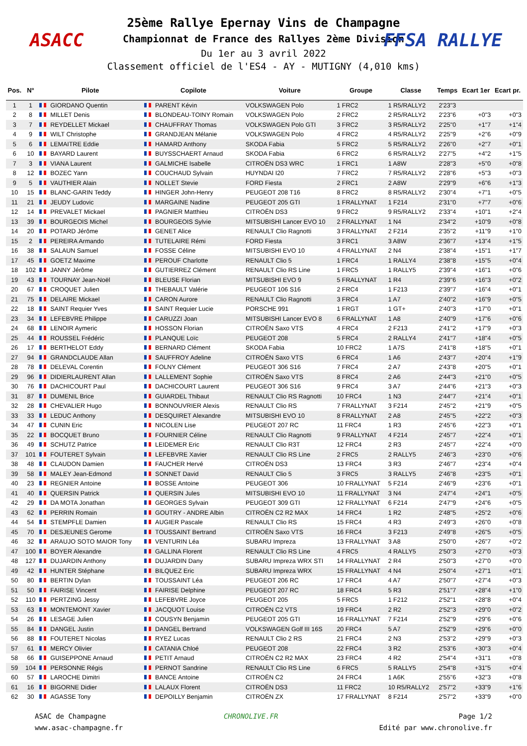ASACC FFSA RALLYE
25ème Rallye Epernay Vins de Champagne
Championnat de France des Rallyes 2ème Division
Du 1er au 3 avril 2022
Classement officiel de l'ES4 - AY - MUTIGNY (4,010 kms)
| Pos. | N° | Pilote | Copilote | Voiture | Groupe | Classe | Temps | Ecart 1er | Ecart pr. |
| --- | --- | --- | --- | --- | --- | --- | --- | --- | --- |
| 1 | 1 | GIORDANO Quentin | PARENT Kévin | VOLKSWAGEN Polo | 1 FRC2 | 1 R5/RALLY2 | 2'23"3 | | |
| 2 | 8 | MILLET Denis | BLONDEAU-TOINY Romain | VOLKSWAGEN Polo | 2 FRC2 | 2 R5/RALLY2 | 2'23"6 | +0"3 | +0"3 |
| 3 | 7 | REYDELLET Mickael | CHAUFFRAY Thomas | VOLKSWAGEN Polo GTI | 3 FRC2 | 3 R5/RALLY2 | 2'25"0 | +1"7 | +1"4 |
| 4 | 9 | WILT Christophe | GRANDJEAN Mélanie | VOLKSWAGEN Polo | 4 FRC2 | 4 R5/RALLY2 | 2'25"9 | +2"6 | +0"9 |
| 5 | 6 | LEMAITRE Eddie | HAMARD Anthony | SKODA Fabia | 5 FRC2 | 5 R5/RALLY2 | 2'26"0 | +2"7 | +0"1 |
| 6 | 10 | BAYARD Laurent | BUYSSCHAERT Arnaud | SKODA Fabia | 6 FRC2 | 6 R5/RALLY2 | 2'27"5 | +4"2 | +1"5 |
| 7 | 3 | VIANA Laurent | GALMICHE Isabelle | CITROËN DS3 WRC | 1 FRC1 | 1 A8W | 2'28"3 | +5"0 | +0"8 |
| 8 | 12 | BOZEC Yann | COUCHAUD Sylvain | HUYNDAI I20 | 7 FRC2 | 7 R5/RALLY2 | 2'28"6 | +5"3 | +0"3 |
| 9 | 5 | VAUTHIER Alain | NOLLET Stevie | FORD Fiesta | 2 FRC1 | 2 A8W | 2'29"9 | +6"6 | +1"3 |
| 10 | 15 | BLANC-GARIN Teddy | HINGER John-Henry | PEUGEOT 208 T16 | 8 FRC2 | 8 R5/RALLY2 | 2'30"4 | +7"1 | +0"5 |
| 11 | 21 | JEUDY Ludovic | MARGAINE Nadine | PEUGEOT 205 GTI | 1 FRALLYNAT | 1 F214 | 2'31"0 | +7"7 | +0"6 |
| 12 | 14 | PREVALET Mickael | PAGNIER Matthieu | CITROËN DS3 | 9 FRC2 | 9 R5/RALLY2 | 2'33"4 | +10"1 | +2"4 |
| 13 | 39 | BOURGEOIS Michel | BOURGEOIS Sylvie | MITSUBISHI Lancer EVO 10 | 2 FRALLYNAT | 1 N4 | 2'34"2 | +10"9 | +0"8 |
| 14 | 20 | POTARD Jérôme | GENET Alice | RENAULT Clio Ragnotti | 3 FRALLYNAT | 2 F214 | 2'35"2 | +11"9 | +1"0 |
| 15 | 2 | PEREIRA Armando | TUTELAIRE Rémi | FORD Fiesta | 3 FRC1 | 3 A8W | 2'36"7 | +13"4 | +1"5 |
| 16 | 38 | SALAUN Samuel | FOSSE Céline | MITSUBISHI EVO 10 | 4 FRALLYNAT | 2 N4 | 2'38"4 | +15"1 | +1"7 |
| 17 | 45 | GOETZ Maxime | PEROUF Charlotte | RENAULT Clio 5 | 1 FRC4 | 1 RALLY4 | 2'38"8 | +15"5 | +0"4 |
| 18 | 102 | JANNY Jérôme | GUTIERREZ Clément | RENAULT Clio RS Line | 1 FRC5 | 1 RALLY5 | 2'39"4 | +16"1 | +0"6 |
| 19 | 43 | TOURNAY Jean-Noël | BLEUSE Florian | MITSUBISHI EVO 9 | 5 FRALLYNAT | 1 R4 | 2'39"6 | +16"3 | +0"2 |
| 20 | 67 | CROQUET Julien | THEBAULT Valérie | PEUGEOT 106 S16 | 2 FRC4 | 1 F213 | 2'39"7 | +16"4 | +0"1 |
| 21 | 75 | DELAIRE Mickael | CARON Aurore | RENAULT Clio Ragnotti | 3 FRC4 | 1 A7 | 2'40"2 | +16"9 | +0"5 |
| 22 | 18 | SAINT Requier Yves | SAINT Requier Lucie | PORSCHE 991 | 1 FRGT | 1 GT+ | 2'40"3 | +17"0 | +0"1 |
| 23 | 34 | LEFEBVRE Philippe | CARUZZI Joan | MITSUBISHI Lancer EVO 8 | 6 FRALLYNAT | 1 A8 | 2'40"9 | +17"6 | +0"6 |
| 24 | 68 | LENOIR Aymeric | HOSSON Florian | CITROËN Saxo VTS | 4 FRC4 | 2 F213 | 2'41"2 | +17"9 | +0"3 |
| 25 | 44 | ROUSSEL Frédéric | PLANQUE Loïc | PEUGEOT 208 | 5 FRC4 | 2 RALLY4 | 2'41"7 | +18"4 | +0"5 |
| 26 | 17 | BERTHELOT Eddy | BERNARD Clément | SKODA Fabia | 10 FRC2 | 1 A7S | 2'41"8 | +18"5 | +0"1 |
| 27 | 94 | GRANDCLAUDE Allan | SAUFFROY Adeline | CITROËN Saxo VTS | 6 FRC4 | 1 A6 | 2'43"7 | +20"4 | +1"9 |
| 28 | 78 | DELEVAL Corentin | FOLNY Clément | PEUGEOT 306 S16 | 7 FRC4 | 2 A7 | 2'43"8 | +20"5 | +0"1 |
| 29 | 96 | DIDIERLAURENT Allan | LALLEMENT Sophie | CITROËN Saxo VTS | 8 FRC4 | 2 A6 | 2'44"3 | +21"0 | +0"5 |
| 30 | 76 | DACHICOURT Paul | DACHICOURT Laurent | PEUGEOT 306 S16 | 9 FRC4 | 3 A7 | 2'44"6 | +21"3 | +0"3 |
| 31 | 87 | DUMENIL Brice | GUIARDEL Thibaut | RENAULT Clio RS Ragnotti | 10 FRC4 | 1 N3 | 2'44"7 | +21"4 | +0"1 |
| 32 | 28 | CHEVALIER Hugo | BONNOUVRIER Alexis | RENAULT Clio RS | 7 FRALLYNAT | 3 F214 | 2'45"2 | +21"9 | +0"5 |
| 33 | 33 | LEDUC Anthony | DESQUIRET Alexandre | MITSUBISHI EVO 10 | 8 FRALLYNAT | 2 A8 | 2'45"5 | +22"2 | +0"3 |
| 34 | 47 | CUNIN Eric | NICOLEN Lise | PEUGEOT 207 RC | 11 FRC4 | 1 R3 | 2'45"6 | +22"3 | +0"1 |
| 35 | 22 | BOCQUET Bruno | FOURNIER Céline | RENAULT Clio Ragnotti | 9 FRALLYNAT | 4 F214 | 2'45"7 | +22"4 | +0"1 |
| 36 | 49 | SCHUTZ Patrice | LEIDEMER Eric | RENAULT Clio R3T | 12 FRC4 | 2 R3 | 2'45"7 | +22"4 | +0"0 |
| 37 | 101 | FOUTERET Sylvain | LEFEBVRE Xavier | RENAULT Clio RS Line | 2 FRC5 | 2 RALLY5 | 2'46"3 | +23"0 | +0"6 |
| 38 | 48 | CLAUDON Damien | FAUCHER Hervé | CITROËN DS3 | 13 FRC4 | 3 R3 | 2'46"7 | +23"4 | +0"4 |
| 39 | 58 | MALEY Jean-Edmond | SONNET David | RENAULT Clio 5 | 3 FRC5 | 3 RALLY5 | 2'46"8 | +23"5 | +0"1 |
| 40 | 23 | REGNIER Antoine | BOSSE Antoine | PEUGEOT 306 | 10 FRALLYNAT | 5 F214 | 2'46"9 | +23"6 | +0"1 |
| 41 | 40 | QUERSIN Patrick | QUERSIN Jules | MITSUBISHI EVO 10 | 11 FRALLYNAT | 3 N4 | 2'47"4 | +24"1 | +0"5 |
| 42 | 29 | DA MOTA Jonathan | GEORGES Sylvain | PEUGEOT 309 GTI | 12 FRALLYNAT | 6 F214 | 2'47"9 | +24"6 | +0"5 |
| 43 | 62 | PERRIN Romain | GOUTRY - ANDRE Albin | CITROËN C2 R2 MAX | 14 FRC4 | 1 R2 | 2'48"5 | +25"2 | +0"6 |
| 44 | 54 | STEMPFLE Damien | AUGIER Pascale | RENAULT Clio RS | 15 FRC4 | 4 R3 | 2'49"3 | +26"0 | +0"8 |
| 45 | 70 | DESJEUNES Gerome | TOUSSAINT Bertrand | CITROËN Saxo VTS | 16 FRC4 | 3 F213 | 2'49"8 | +26"5 | +0"5 |
| 46 | 32 | ARAUJO SOTO MAIOR Tony | VENTURIN Léa | SUBARU Impreza | 13 FRALLYNAT | 3 A8 | 2'50"0 | +26"7 | +0"2 |
| 47 | 100 | BOYER Alexandre | GALLINA Florent | RENAULT Clio RS Line | 4 FRC5 | 4 RALLY5 | 2'50"3 | +27"0 | +0"3 |
| 48 | 127 | DUJARDIN Anthony | DUJARDIN Dany | SUBARU Impreza WRX STI | 14 FRALLYNAT | 2 R4 | 2'50"3 | +27"0 | +0"0 |
| 49 | 42 | HUNTER Stéphane | BILQUEZ Eric | SUBARU Impreza WRX | 15 FRALLYNAT | 4 N4 | 2'50"4 | +27"1 | +0"1 |
| 50 | 80 | BERTIN Dylan | TOUSSAINT Léa | PEUGEOT 206 RC | 17 FRC4 | 4 A7 | 2'50"7 | +27"4 | +0"3 |
| 51 | 50 | FAIRISE Vincent | FAIRISE Delphine | PEUGEOT 207 RC | 18 FRC4 | 5 R3 | 2'51"7 | +28"4 | +1"0 |
| 52 | 110 | PERTZING Jessy | LEFEBVRE Joyce | PEUGEOT 205 | 5 FRC5 | 1 F212 | 2'52"1 | +28"8 | +0"4 |
| 53 | 63 | MONTEMONT Xavier | JACQUOT Louise | CITROËN C2 VTS | 19 FRC4 | 2 R2 | 2'52"3 | +29"0 | +0"2 |
| 54 | 26 | LESAGE Julien | COUSYN Benjamin | PEUGEOT 205 GTI | 16 FRALLYNAT | 7 F214 | 2'52"9 | +29"6 | +0"6 |
| 55 | 84 | DANGEL Justin | DANGEL Bertrand | VOLKSWAGEN Golf III 16S | 20 FRC4 | 5 A7 | 2'52"9 | +29"6 | +0"0 |
| 56 | 88 | FOUTERET Nicolas | RYEZ Lucas | RENAULT Clio 2 RS | 21 FRC4 | 2 N3 | 2'53"2 | +29"9 | +0"3 |
| 57 | 61 | MERCY Olivier | CATANIA Chloé | PEUGEOT 208 | 22 FRC4 | 3 R2 | 2'53"6 | +30"3 | +0"4 |
| 58 | 66 | GUISEPPONE Arnaud | PETIT Arnaud | CITROËN C2 R2 MAX | 23 FRC4 | 4 R2 | 2'54"4 | +31"1 | +0"8 |
| 59 | 104 | PERSONNE Régis | PERNOT Sandrine | RENAULT Clio RS Line | 6 FRC5 | 5 RALLY5 | 2'54"8 | +31"5 | +0"4 |
| 60 | 57 | LAROCHE Dimitri | BANCE Antoine | CITROËN C2 | 24 FRC4 | 1 A6K | 2'55"6 | +32"3 | +0"8 |
| 61 | 16 | BIGORNE Didier | LALAUX Florent | CITROËN DS3 | 11 FRC2 | 10 R5/RALLY2 | 2'57"2 | +33"9 | +1"6 |
| 62 | 30 | AGASSE Tony | DEPOILLY Benjamin | CITROËN ZX | 17 FRALLYNAT | 8 F214 | 2'57"2 | +33"9 | +0"0 |
ASAC de Champagne
www.asac-champagne.fr
CHRONOLIVE.FR Page 1/2
Edité par www.chronolive.fr